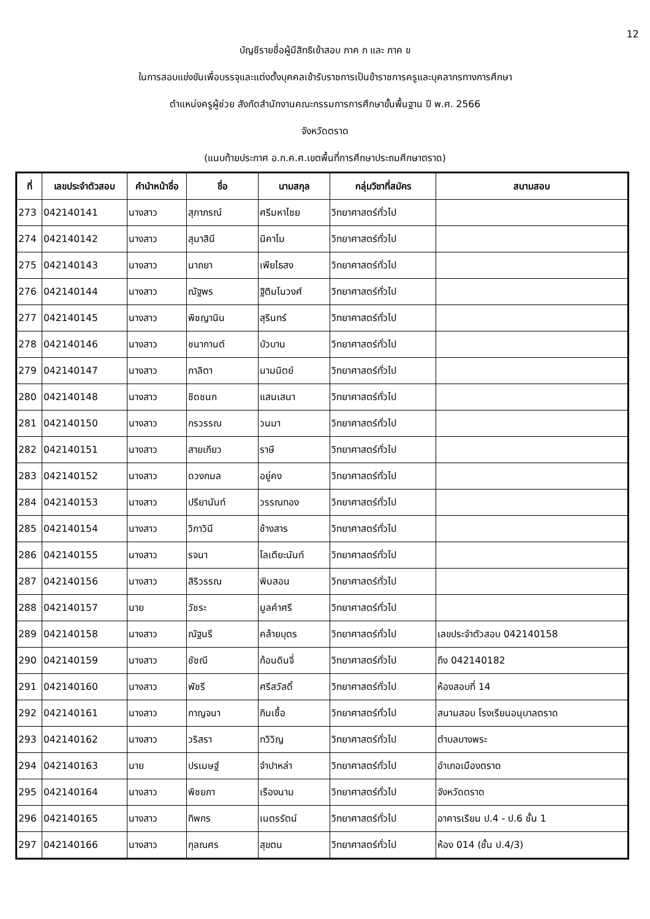12
บัญชีรายชื่อผู้มีสิทธิเข้าสอบ ภาค ก และ ภาค ข
ในการสอบแข่งขันเพื่อบรรจุและแต่งตั้งบุคคลเข้ารับราชการเป็นข้าราชการครูและบุคลากรทางการศึกษา
ตำแหน่งครูผู้ช่วย สังกัดสำนักงานคณะกรรมการการศึกษาขั้นพื้นฐาน ปี พ.ศ. 2566
จังหวัดตราด
(แนบท้ายประกาศ อ.ก.ค.ศ.เขตพื้นที่การศึกษาประถมศึกษาตราด)
| ที่ | เลขประจำตัวสอบ | คำนำหน้าชื่อ | ชื่อ | นามสกุล | กลุ่มวิชาที่สมัคร | สนามสอบ |
| --- | --- | --- | --- | --- | --- | --- |
| 273 | 042140141 | นางสาว | สุภาภรณ์ | ศรีมหาไชย | วิทยาศาสตร์ทั่วไป | |
| 274 | 042140142 | นางสาว | สุมาสินี | นิคาโม | วิทยาศาสตร์ทั่วไป | |
| 275 | 042140143 | นางสาว | นาถยา | เพียไธสง | วิทยาศาสตร์ทั่วไป | |
| 276 | 042140144 | นางสาว | ณัฐพร | ฐิติมโนวงศ์ | วิทยาศาสตร์ทั่วไป | |
| 277 | 042140145 | นางสาว | พิชญานิน | สุรินทร์ | วิทยาศาสตร์ทั่วไป | |
| 278 | 042140146 | นางสาว | ชนากานต์ | บัวบาน | วิทยาศาสตร์ทั่วไป | |
| 279 | 042140147 | นางสาว | ภาลิตา | นามนิตย์ | วิทยาศาสตร์ทั่วไป | |
| 280 | 042140148 | นางสาว | ชิดชนก | แสนเสนา | วิทยาศาสตร์ทั่วไป | |
| 281 | 042140150 | นางสาว | กรวรรณ | วนมา | วิทยาศาสตร์ทั่วไป | |
| 282 | 042140151 | นางสาว | สายเกียว | ราษี | วิทยาศาสตร์ทั่วไป | |
| 283 | 042140152 | นางสาว | ดวงกมล | อยู่คง | วิทยาศาสตร์ทั่วไป | |
| 284 | 042140153 | นางสาว | ปรียานันท์ | วรรณทอง | วิทยาศาสตร์ทั่วไป | |
| 285 | 042140154 | นางสาว | วิภาวินี | ช้างสาร | วิทยาศาสตร์ทั่วไป | |
| 286 | 042140155 | นางสาว | รจนา | โลเตียะนันท์ | วิทยาศาสตร์ทั่วไป | |
| 287 | 042140156 | นางสาว | สิริวรรณ | พิมสอน | วิทยาศาสตร์ทั่วไป | |
| 288 | 042140157 | นาย | วัชระ | มูลคำศรี | วิทยาศาสตร์ทั่วไป | |
| 289 | 042140158 | นางสาว | ณัฐนรี | คล้ายบุตร | วิทยาศาสตร์ทั่วไป | เลขประจำตัวสอบ 042140158 |
| 290 | 042140159 | นางสาว | ชัชณี | ก้อนดินจี่ | วิทยาศาสตร์ทั่วไป | ถึง 042140182 |
| 291 | 042140160 | นางสาว | พัชรี | ศรีสวัสดิ์ | วิทยาศาสตร์ทั่วไป | ห้องสอบที่ 14 |
| 292 | 042140161 | นางสาว | กาญจนา | กิมเชื้อ | วิทยาศาสตร์ทั่วไป | สนามสอบ โรงเรียนอนุบาลตราด |
| 293 | 042140162 | นางสาว | วริสรา | ทวิวิญ | วิทยาศาสตร์ทั่วไป | ตำบลบางพระ |
| 294 | 042140163 | นาย | ปรเมษฐ์ | จำปาหล่า | วิทยาศาสตร์ทั่วไป | อำเภอเมืองตราด |
| 295 | 042140164 | นางสาว | พิชยภา | เรืองนาม | วิทยาศาสตร์ทั่วไป | จังหวัดตราด |
| 296 | 042140165 | นางสาว | ทิพกร | เนตรรัตน์ | วิทยาศาสตร์ทั่วไป | อาคารเรียน ป.4 - ป.6 ชั้น 1 |
| 297 | 042140166 | นางสาว | กุลณศร | สุขตน | วิทยาศาสตร์ทั่วไป | ห้อง 014 (ชั้น ป.4/3) |